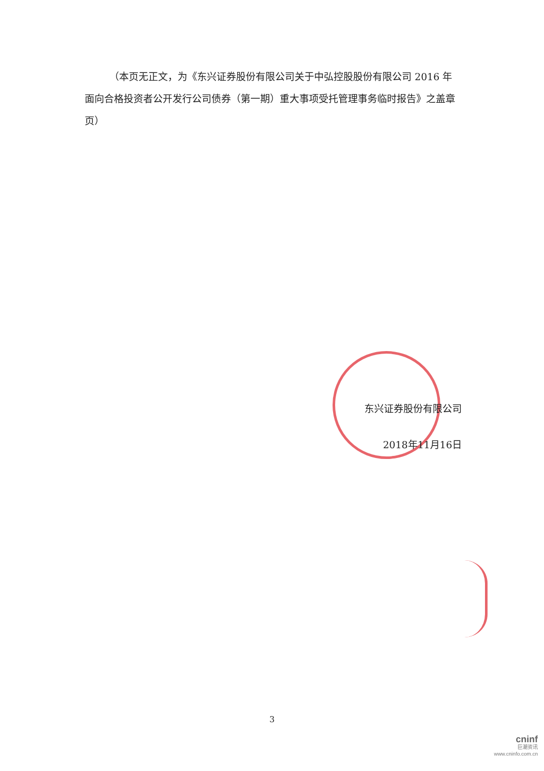（本页无正文，为《东兴证券股份有限公司关于中弘控股股份有限公司 2016 年面向合格投资者公开发行公司债券（第一期）重大事项受托管理事务临时报告》之盖章页）
东兴证券股份有限公司
2018年11月16日
3
cninf
巨潮资讯
www.cninfo.com.cn